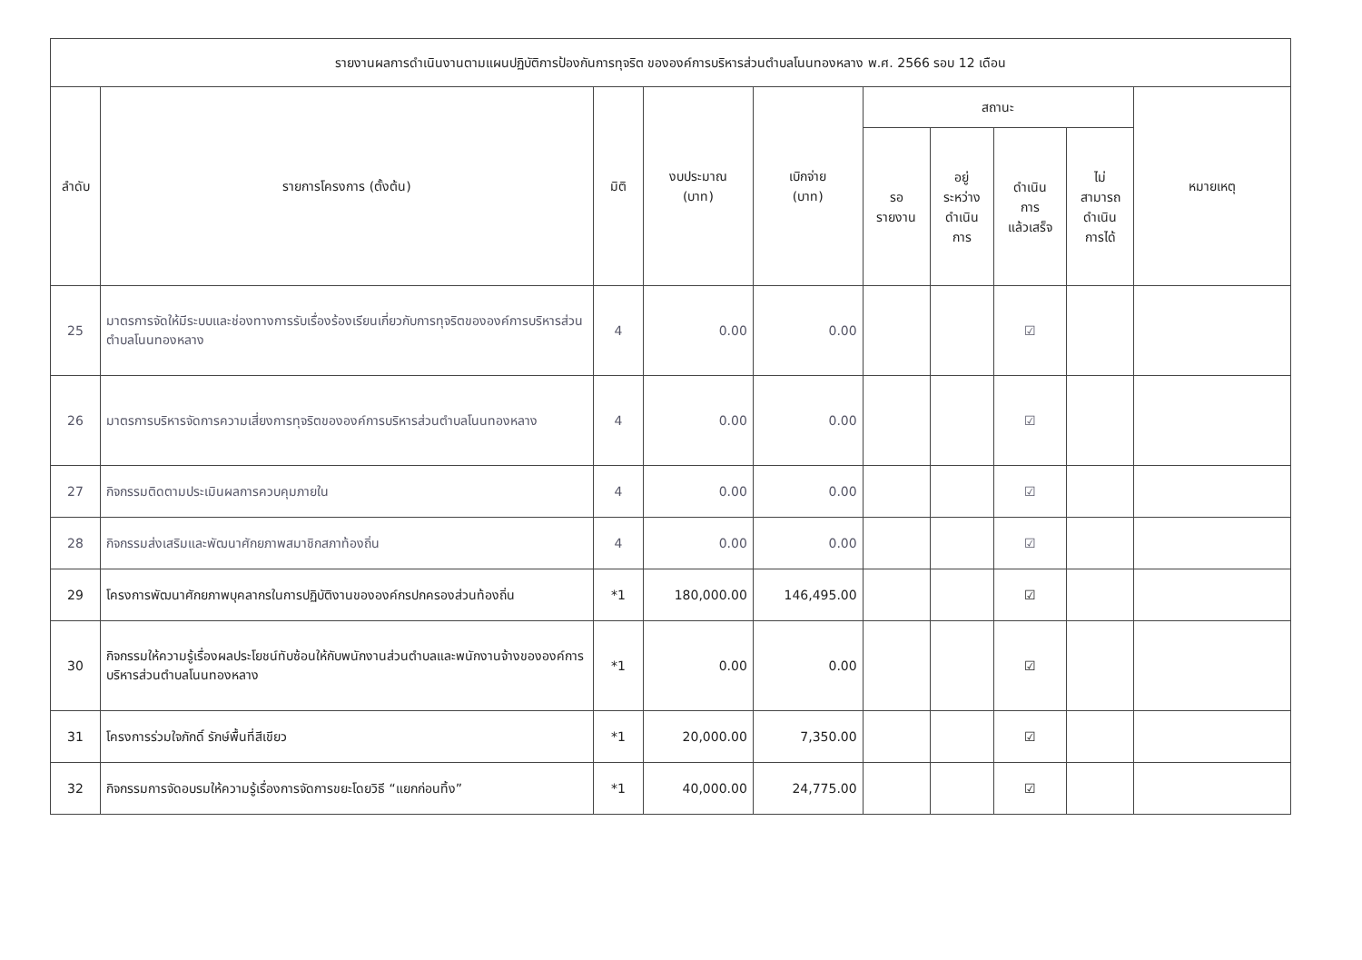| รายงานผลการดำเนินงานตามแผนปฏิบัติการป้องกันการทุจริต ขององค์การบริหารส่วนตำบลโนนทองหลาง พ.ศ. 2566 รอบ 12 เดือน | | | | | | | | | |
| --- | --- | --- | --- | --- | --- | --- | --- | --- | --- |
| ลำดับ | รายการโครงการ (ตั้งต้น) | มิติ | งบประมาณ (บาท) | เบิกจ่าย (บาท) | สถานะ | | | | หมายเหตุ |
| | | | | | รอ รายงาน | อยู่ ระหว่าง ดำเนิน การ | ดำเนิน การ แล้วเสร็จ | ไม่ สามารถ ดำเนิน การได้ | |
| 25 | มาตรการจัดให้มีระบบและช่องทางการรับเรื่องร้องเรียนเกี่ยวกับการทุจริตขององค์การบริหารส่วนตำบลโนนทองหลาง | 4 | 0.00 | 0.00 | | | ☑ | | |
| 26 | มาตรการบริหารจัดการความเสี่ยงการทุจริตขององค์การบริหารส่วนตำบลโนนทองหลาง | 4 | 0.00 | 0.00 | | | ☑ | | |
| 27 | กิจกรรมติดตามประเมินผลการควบคุมภายใน | 4 | 0.00 | 0.00 | | | ☑ | | |
| 28 | กิจกรรมส่งเสริมและพัฒนาศักยภาพสมาชิกสภาท้องถิ่น | 4 | 0.00 | 0.00 | | | ☑ | | |
| 29 | โครงการพัฒนาศักยภาพบุคลากรในการปฏิบัติงานขององค์กรปกครองส่วนท้องถิ่น | *1 | 180,000.00 | 146,495.00 | | | ☑ | | |
| 30 | กิจกรรมให้ความรู้เรื่องผลประโยชน์ทับซ้อนให้กับพนักงานส่วนตำบลและพนักงานจ้างขององค์การบริหารส่วนตำบลโนนทองหลาง | *1 | 0.00 | 0.00 | | | ☑ | | |
| 31 | โครงการร่วมใจภักดิ์ รักษ์พื้นที่สีเขียว | *1 | 20,000.00 | 7,350.00 | | | ☑ | | |
| 32 | กิจกรรมการจัดอบรมให้ความรู้เรื่องการจัดการขยะโดยวิธี “แยกก่อนทิ้ง” | *1 | 40,000.00 | 24,775.00 | | | ☑ | | |